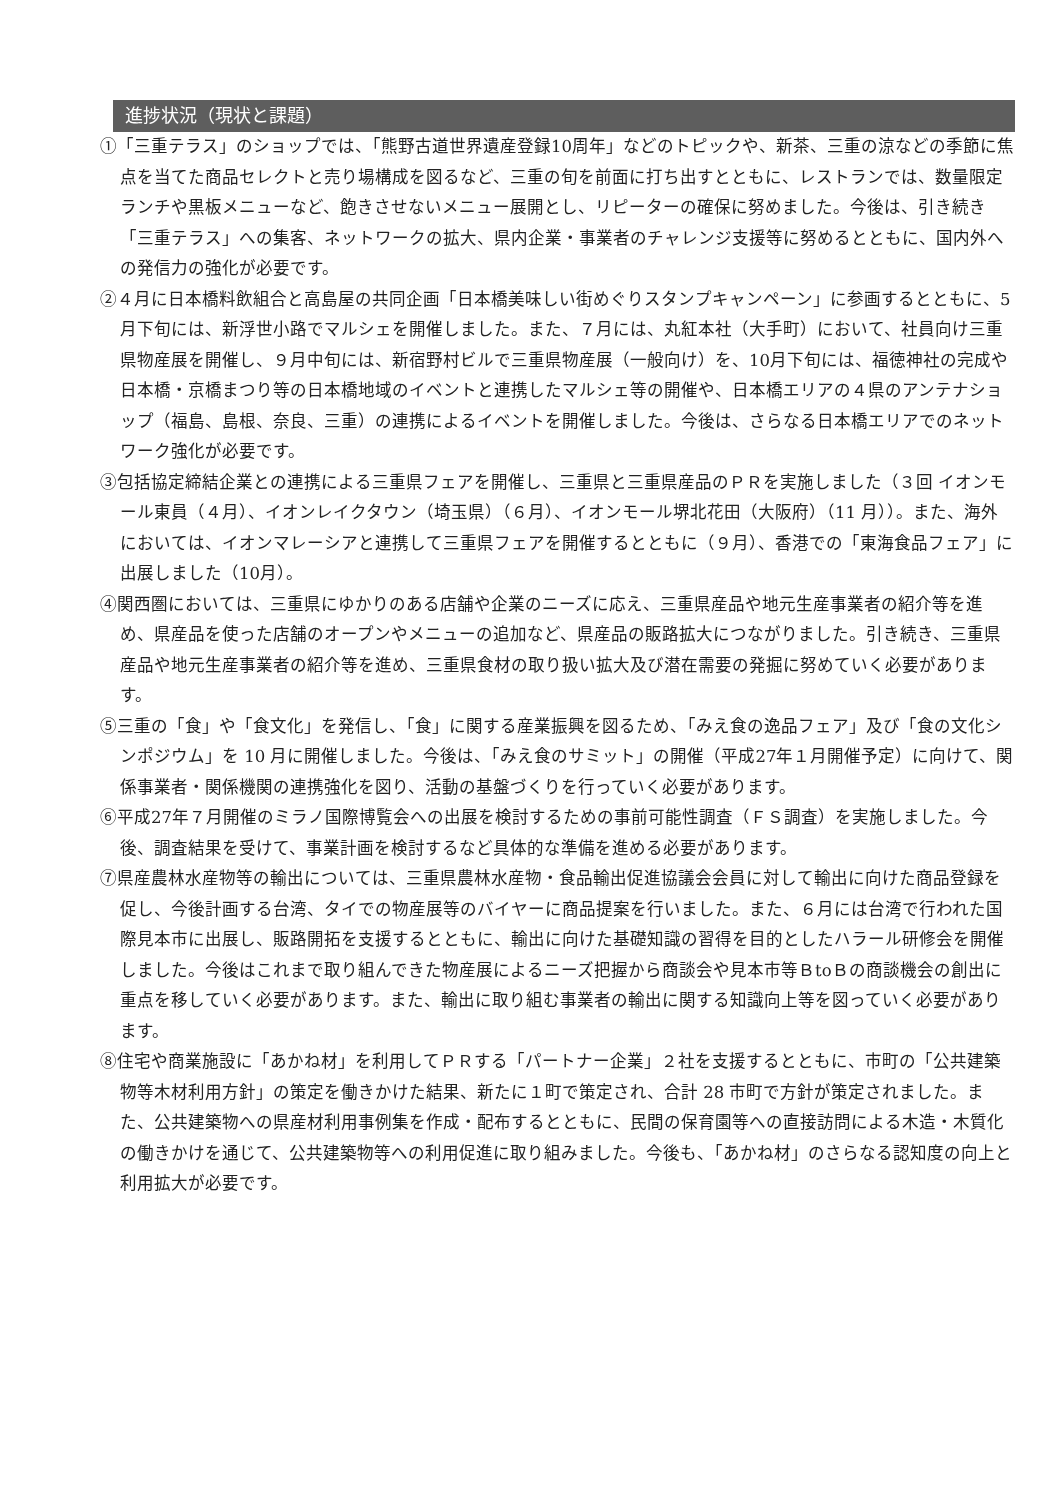進捗状況（現状と課題）
①「三重テラス」のショップでは、「熊野古道世界遺産登録10周年」などのトピックや、新茶、三重の涼などの季節に焦点を当てた商品セレクトと売り場構成を図るなど、三重の旬を前面に打ち出すとともに、レストランでは、数量限定ランチや黒板メニューなど、飽きさせないメニュー展開とし、リピーターの確保に努めました。今後は、引き続き「三重テラス」への集客、ネットワークの拡大、県内企業・事業者のチャレンジ支援等に努めるとともに、国内外への発信力の強化が必要です。
②４月に日本橋料飲組合と高島屋の共同企画「日本橋美味しい街めぐりスタンプキャンペーン」に参画するとともに、5月下旬には、新浮世小路でマルシェを開催しました。また、７月には、丸紅本社（大手町）において、社員向け三重県物産展を開催し、９月中旬には、新宿野村ビルで三重県物産展（一般向け）を、10月下旬には、福徳神社の完成や日本橋・京橋まつり等の日本橋地域のイベントと連携したマルシェ等の開催や、日本橋エリアの４県のアンテナショップ（福島、島根、奈良、三重）の連携によるイベントを開催しました。今後は、さらなる日本橋エリアでのネットワーク強化が必要です。
③包括協定締結企業との連携による三重県フェアを開催し、三重県と三重県産品のＰＲを実施しました（３回 イオンモール東員（４月）、イオンレイクタウン（埼玉県）（６月）、イオンモール堺北花田（大阪府）（11 月））。また、海外においては、イオンマレーシアと連携して三重県フェアを開催するとともに（９月）、香港での「東海食品フェア」に出展しました（10月）。
④関西圏においては、三重県にゆかりのある店舗や企業のニーズに応え、三重県産品や地元生産事業者の紹介等を進め、県産品を使った店舗のオープンやメニューの追加など、県産品の販路拡大につながりました。引き続き、三重県産品や地元生産事業者の紹介等を進め、三重県食材の取り扱い拡大及び潜在需要の発掘に努めていく必要があります。
⑤三重の「食」や「食文化」を発信し、「食」に関する産業振興を図るため、「みえ食の逸品フェア」及び「食の文化シンポジウム」を 10 月に開催しました。今後は、「みえ食のサミット」の開催（平成27年１月開催予定）に向けて、関係事業者・関係機関の連携強化を図り、活動の基盤づくりを行っていく必要があります。
⑥平成27年７月開催のミラノ国際博覧会への出展を検討するための事前可能性調査（ＦＳ調査）を実施しました。今後、調査結果を受けて、事業計画を検討するなど具体的な準備を進める必要があります。
⑦県産農林水産物等の輸出については、三重県農林水産物・食品輸出促進協議会会員に対して輸出に向けた商品登録を促し、今後計画する台湾、タイでの物産展等のバイヤーに商品提案を行いました。また、６月には台湾で行われた国際見本市に出展し、販路開拓を支援するとともに、輸出に向けた基礎知識の習得を目的としたハラール研修会を開催しました。今後はこれまで取り組んできた物産展によるニーズ把握から商談会や見本市等ＢtoＢの商談機会の創出に重点を移していく必要があります。また、輸出に取り組む事業者の輸出に関する知識向上等を図っていく必要があります。
⑧住宅や商業施設に「あかね材」を利用してＰＲする「パートナー企業」２社を支援するとともに、市町の「公共建築物等木材利用方針」の策定を働きかけた結果、新たに１町で策定され、合計 28 市町で方針が策定されました。また、公共建築物への県産材利用事例集を作成・配布するとともに、民間の保育園等への直接訪問による木造・木質化の働きかけを通じて、公共建築物等への利用促進に取り組みました。今後も、「あかね材」のさらなる認知度の向上と利用拡大が必要です。